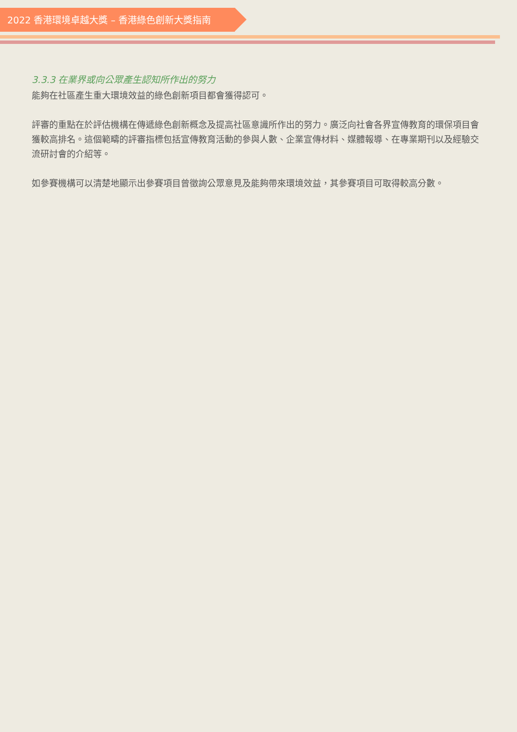2022 香港環境卓越大獎 – 香港綠色創新大獎指南
3.3.3 在業界或向公眾產生認知所作出的努力
能夠在社區產生重大環境效益的綠色創新項目都會獲得認可。
評審的重點在於評估機構在傳遞綠色創新概念及提高社區意識所作出的努力。廣泛向社會各界宣傳教育的環保項目會獲較高排名。這個範疇的評審指標包括宣傳教育活動的參與人數、企業宣傳材料、媒體報導、在專業期刊以及經驗交流研討會的介紹等。
如參賽機構可以清楚地顯示出參賽項目曾徵詢公眾意見及能夠帶來環境效益，其參賽項目可取得較高分數。